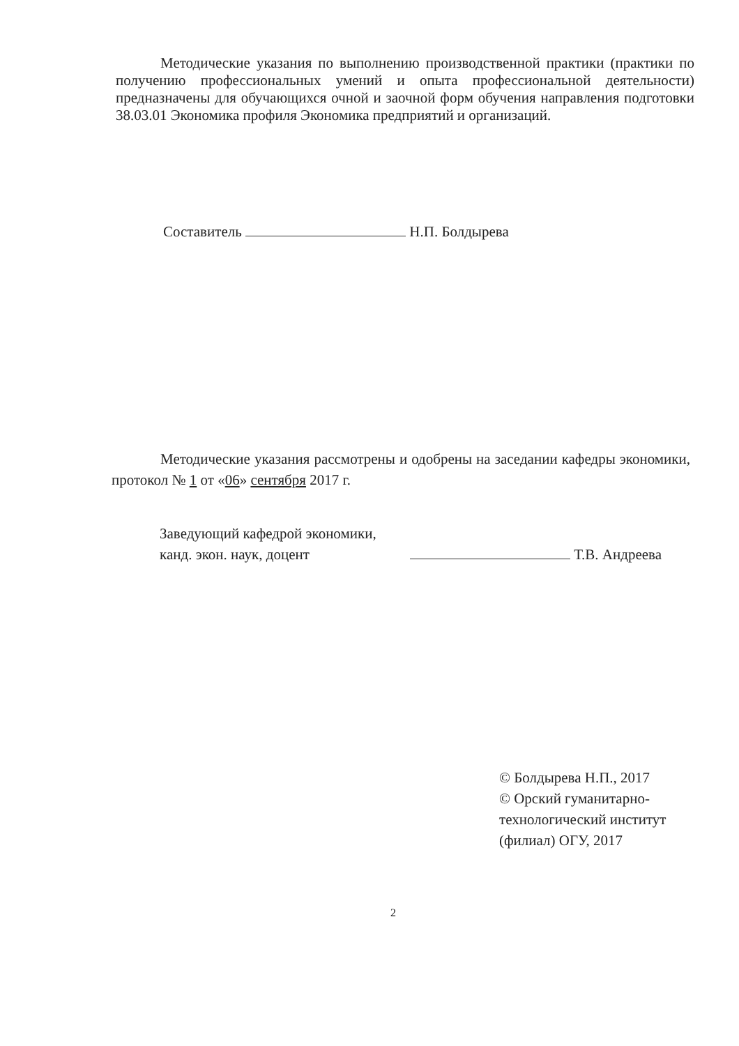Методические указания по выполнению производственной практики (практики по получению профессиональных умений и опыта профессиональной деятельности) предназначены для обучающихся очной и заочной форм обучения направления подготовки 38.03.01 Экономика профиля Экономика предприятий и организаций.
Составитель Н.П. Болдырева
Методические указания рассмотрены и одобрены на заседании кафедры экономики, протокол № 1 от «06» сентября 2017 г.
Заведующий кафедрой экономики,
канд. экон. наук, доцент Т.В. Андреева
© Болдырева Н.П., 2017
© Орский гуманитарно-
технологический институт
(филиал) ОГУ, 2017
2